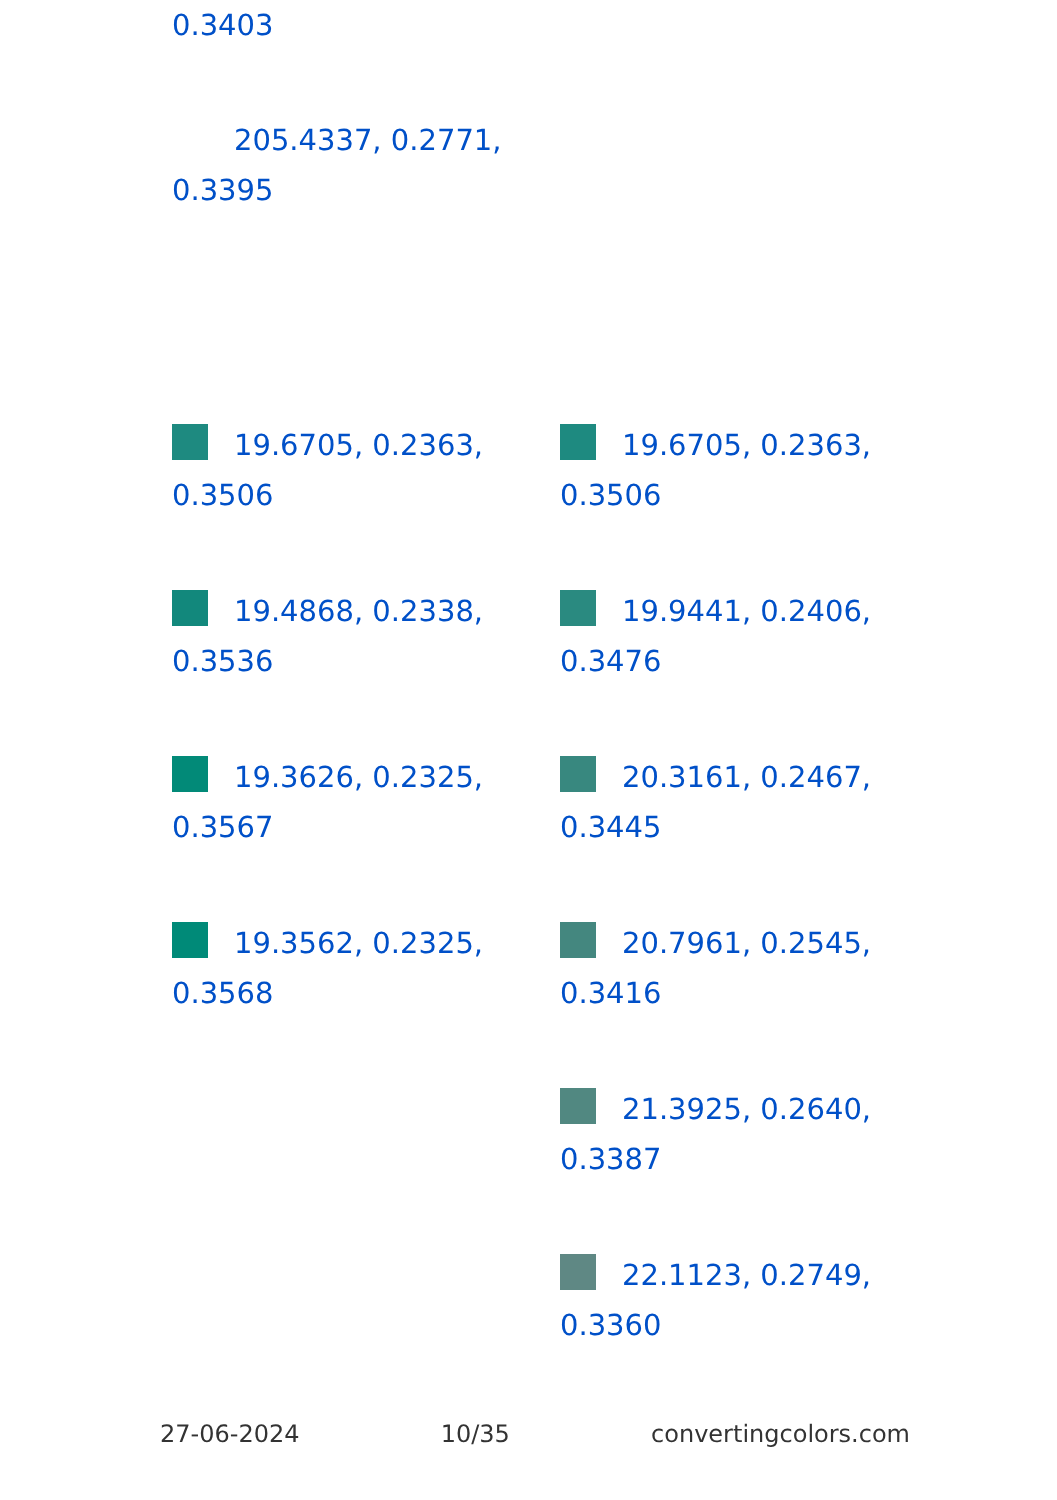0.3403
205.4337, 0.2771, 0.3395
19.6705, 0.2363, 0.3506
19.4868, 0.2338, 0.3536
19.3626, 0.2325, 0.3567
19.3562, 0.2325, 0.3568
19.6705, 0.2363, 0.3506
19.9441, 0.2406, 0.3476
20.3161, 0.2467, 0.3445
20.7961, 0.2545, 0.3416
21.3925, 0.2640, 0.3387
22.1123, 0.2749, 0.3360
27-06-2024 10/35 convertingcolors.com